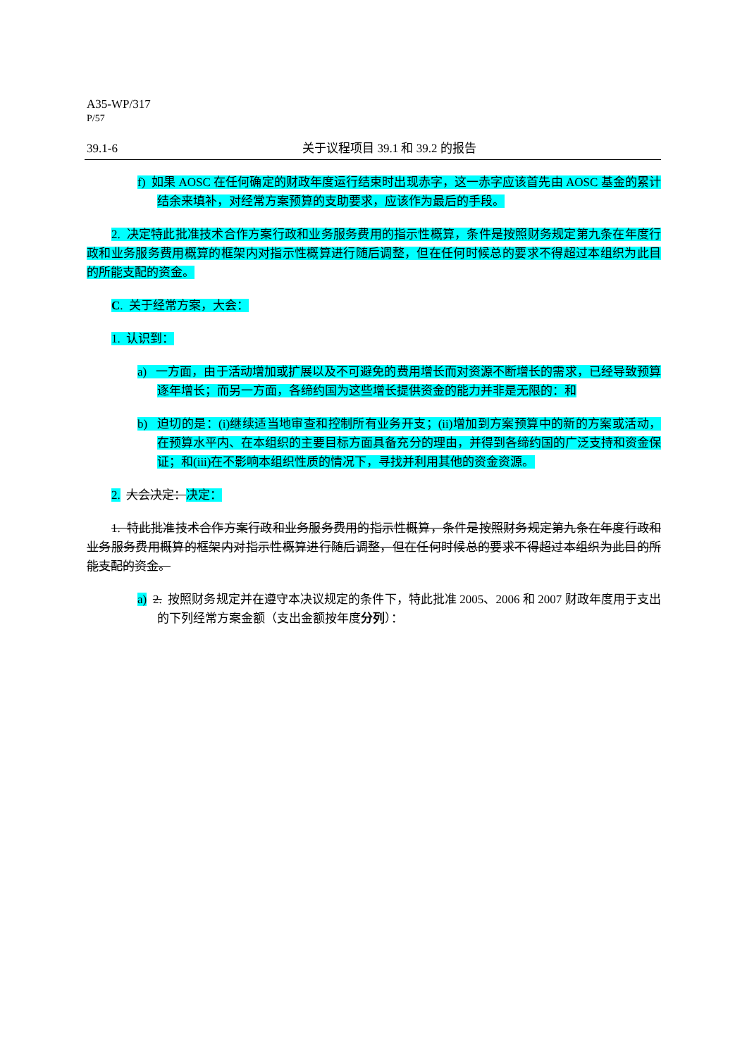A35-WP/317
P/57
39.1-6 关于议程项目 39.1 和 39.2 的报告
f) 如果 AOSC 在任何确定的财政年度运行结束时出现赤字，这一赤字应该首先由 AOSC 基金的累计结余来填补，对经常方案预算的支助要求，应该作为最后的手段。
2. 决定特此批准技术合作方案行政和业务服务费用的指示性概算，条件是按照财务规定第九条在年度行政和业务服务费用概算的框架内对指示性概算进行随后调整，但在任何时候总的要求不得超过本组织为此目的所能支配的资金。
C. 关于经常方案，大会：
1. 认识到：
a) 一方面，由于活动增加或扩展以及不可避免的费用增长而对资源不断增长的需求，已经导致预算逐年增长；而另一方面，各缔约国为这些增长提供资金的能力并非是无限的：和
b) 迫切的是：(i)继续适当地审查和控制所有业务开支；(ii)增加到方案预算中的新的方案或活动，在预算水平内、在本组织的主要目标方面具备充分的理由，并得到各缔约国的广泛支持和资金保证；和(iii)在不影响本组织性质的情况下，寻找并利用其他的资金资源。
2. 大会决定：决定：
1. 特此批准技术合作方案行政和业务服务费用的指示性概算，条件是按照财务规定第九条在年度行政和业务服务费用概算的框架内对指示性概算进行随后调整，但在任何时候总的要求不得超过本组织为此目的所能支配的资金。
a) 2. 按照财务规定并在遵守本决议规定的条件下，特此批准 2005、2006 和 2007 财政年度用于支出的下列经常方案金额（支出金额按年度分列）：